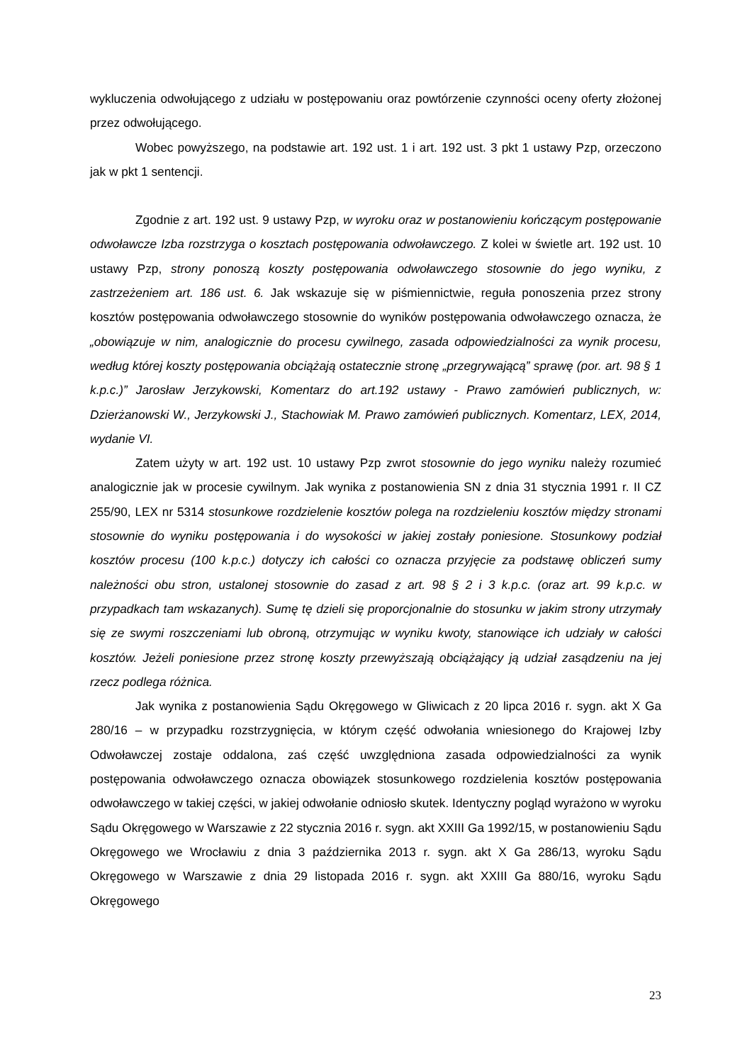wykluczenia odwołującego z udziału w postępowaniu oraz powtórzenie czynności oceny oferty złożonej przez odwołującego.
Wobec powyższego, na podstawie art. 192 ust. 1 i art. 192 ust. 3 pkt 1 ustawy Pzp, orzeczono jak w pkt 1 sentencji.
Zgodnie z art. 192 ust. 9 ustawy Pzp, w wyroku oraz w postanowieniu kończącym postępowanie odwoławcze Izba rozstrzyga o kosztach postępowania odwoławczego. Z kolei w świetle art. 192 ust. 10 ustawy Pzp, strony ponoszą koszty postępowania odwoławczego stosownie do jego wyniku, z zastrzeżeniem art. 186 ust. 6. Jak wskazuje się w piśmiennictwie, reguła ponoszenia przez strony kosztów postępowania odwoławczego stosownie do wyników postępowania odwoławczego oznacza, że „obowiązuje w nim, analogicznie do procesu cywilnego, zasada odpowiedzialności za wynik procesu, według której koszty postępowania obciążają ostatecznie stronę „przegrywającą” sprawę (por. art. 98 § 1 k.p.c.)” Jarosław Jerzykowski, Komentarz do art.192 ustawy - Prawo zamówień publicznych, w: Dzierżanowski W., Jerzykowski J., Stachowiak M. Prawo zamówień publicznych. Komentarz, LEX, 2014, wydanie VI.
Zatem użyty w art. 192 ust. 10 ustawy Pzp zwrot stosownie do jego wyniku należy rozumieć analogicznie jak w procesie cywilnym. Jak wynika z postanowienia SN z dnia 31 stycznia 1991 r. II CZ 255/90, LEX nr 5314 stosunkowe rozdzielenie kosztów polega na rozdzieleniu kosztów między stronami stosownie do wyniku postępowania i do wysokości w jakiej zostały poniesione. Stosunkowy podział kosztów procesu (100 k.p.c.) dotyczy ich całości co oznacza przyjęcie za podstawę obliczeń sumy należności obu stron, ustalonej stosownie do zasad z art. 98 § 2 i 3 k.p.c. (oraz art. 99 k.p.c. w przypadkach tam wskazanych). Sumę tę dzieli się proporcjonalnie do stosunku w jakim strony utrzymały się ze swymi roszczeniami lub obroną, otrzymując w wyniku kwoty, stanowiące ich udziały w całości kosztów. Jeżeli poniesione przez stronę koszty przewyższają obciążający ją udział zasądzeniu na jej rzecz podlega różnica.
Jak wynika z postanowienia Sądu Okręgowego w Gliwicach z 20 lipca 2016 r. sygn. akt X Ga 280/16 – w przypadku rozstrzygnięcia, w którym część odwołania wniesionego do Krajowej Izby Odwoławczej zostaje oddalona, zaś część uwzględniona zasada odpowiedzialności za wynik postępowania odwoławczego oznacza obowiązek stosunkowego rozdzielenia kosztów postępowania odwoławczego w takiej części, w jakiej odwołanie odniosło skutek. Identyczny pogląd wyrażono w wyroku Sądu Okręgowego w Warszawie z 22 stycznia 2016 r. sygn. akt XXIII Ga 1992/15, w postanowieniu Sądu Okręgowego we Wrocławiu z dnia 3 października 2013 r. sygn. akt X Ga 286/13, wyroku Sądu Okręgowego w Warszawie z dnia 29 listopada 2016 r. sygn. akt XXIII Ga 880/16, wyroku Sądu Okręgowego
23